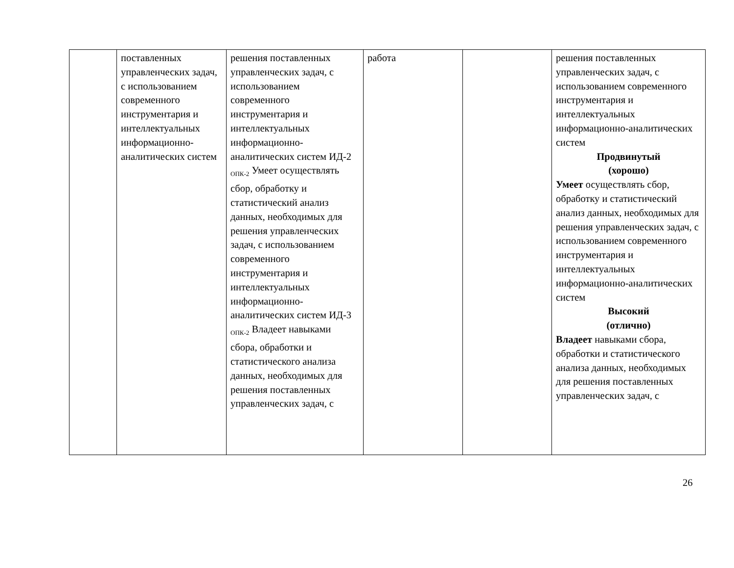| | поставленных управленческих задач, с использованием современного инструментария и интеллектуальных информационно-аналитических систем | решения поставленных управленческих задач, с использованием современного инструментария и интеллектуальных информационно-аналитических систем ИД-2 <sub>ОПК-2</sub> Умеет осуществлять сбор, обработку и статистический анализ данных, необходимых для решения управленческих задач, с использованием современного инструментария и интеллектуальных информационно-аналитических систем ИД-3 <sub>ОПК-2</sub> Владеет навыками сбора, обработки и статистического анализа данных, необходимых для решения поставленных управленческих задач, с | работа | | решения поставленных управленческих задач, с использованием современного инструментария и интеллектуальных информационно-аналитических систем Продвинутый (хорошо) Умеет осуществлять сбор, обработку и статистический анализ данных, необходимых для решения управленческих задач, с использованием современного инструментария и интеллектуальных информационно-аналитических систем Высокий (отлично) Владеет навыками сбора, обработки и статистического анализа данных, необходимых для решения поставленных управленческих задач, с |
26